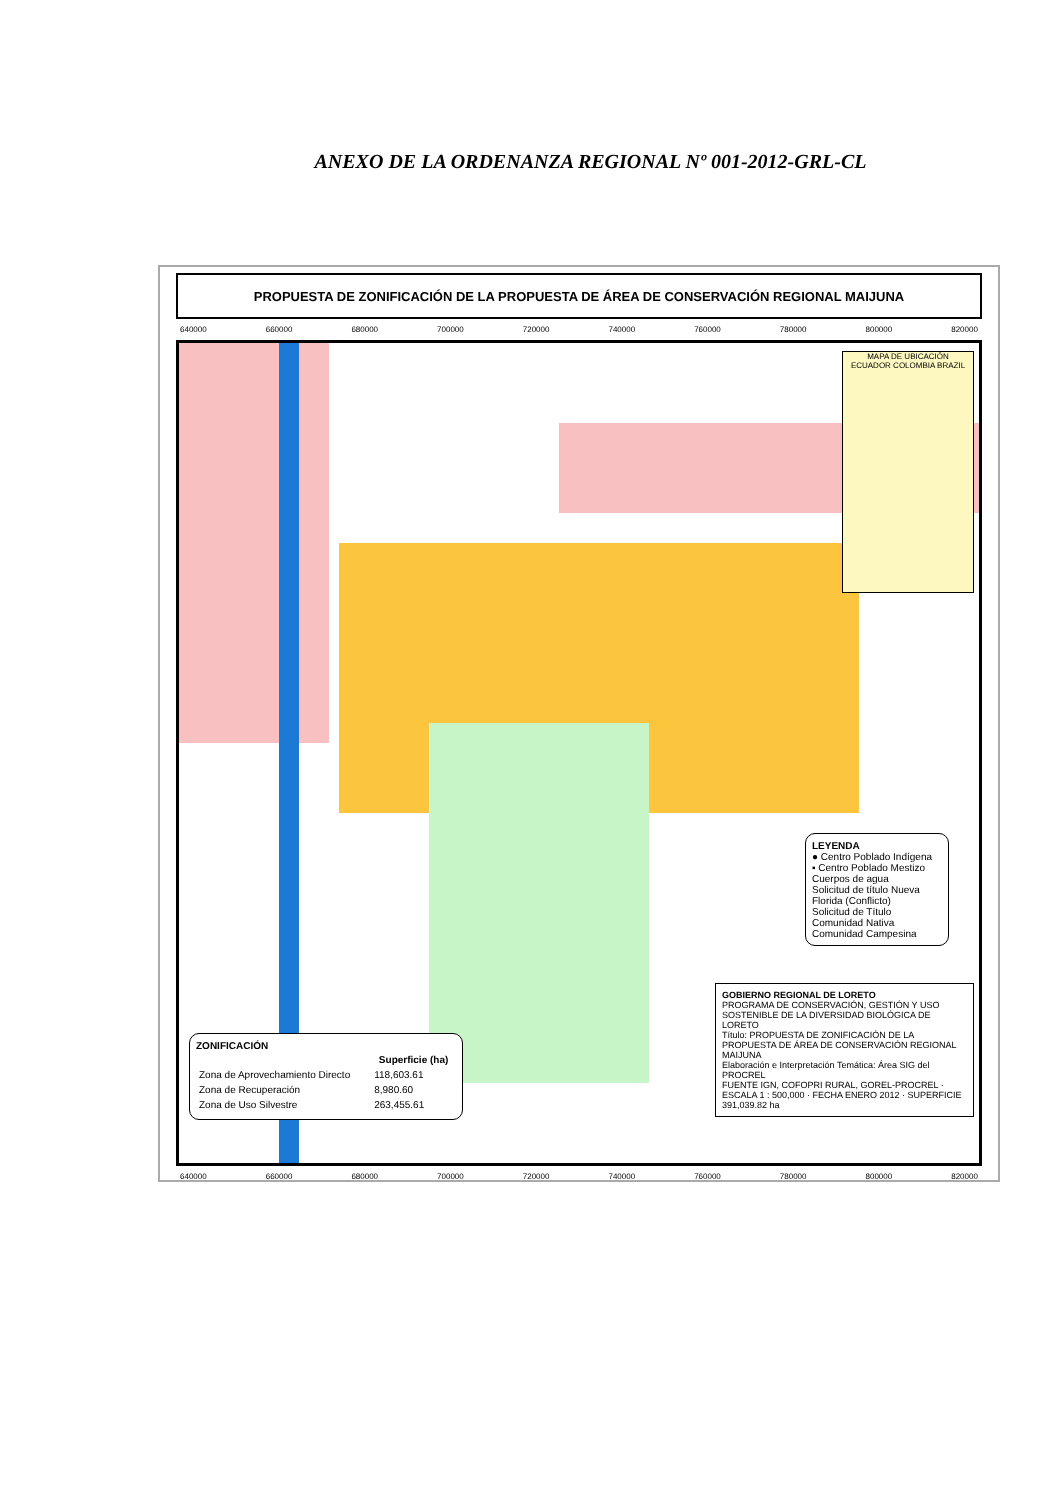ANEXO DE LA ORDENANZA REGIONAL Nº 001-2012-GRL-CL
PROPUESTA DE ZONIFICACIÓN DE LA PROPUESTA DE ÁREA DE CONSERVACIÓN REGIONAL MAIJUNA
640000 660000 680000 700000 720000 740000 760000 780000 800000 820000
MAPA DE UBICACIÓN
ECUADOR COLOMBIA BRAZIL
LEYENDA
● Centro Poblado Indígena
▪ Centro Poblado Mestizo
Cuerpos de agua
Solicitud de título Nueva Florida (Conflicto)
Solicitud de Título
Comunidad Nativa
Comunidad Campesina
ZONIFICACIÓN
| | Superficie (ha) |
| --- | --- |
| Zona de Aprovechamiento Directo | 118,603.61 |
| Zona de Recuperación | 8,980.60 |
| Zona de Uso Silvestre | 263,455.61 |
GOBIERNO REGIONAL DE LORETO
PROGRAMA DE CONSERVACIÓN, GESTIÓN Y USO SOSTENIBLE DE LA DIVERSIDAD BIOLÓGICA DE LORETO
Título: PROPUESTA DE ZONIFICACIÓN DE LA PROPUESTA DE ÁREA DE CONSERVACIÓN REGIONAL MAIJUNA
Elaboración e Interpretación Temática: Área SIG del PROCREL
FUENTE IGN, COFOPRI RURAL, GOREL-PROCREL · ESCALA 1 : 500,000 · FECHA ENERO 2012 · SUPERFICIE 391,039.82 ha
640000 660000 680000 700000 720000 740000 760000 780000 800000 820000